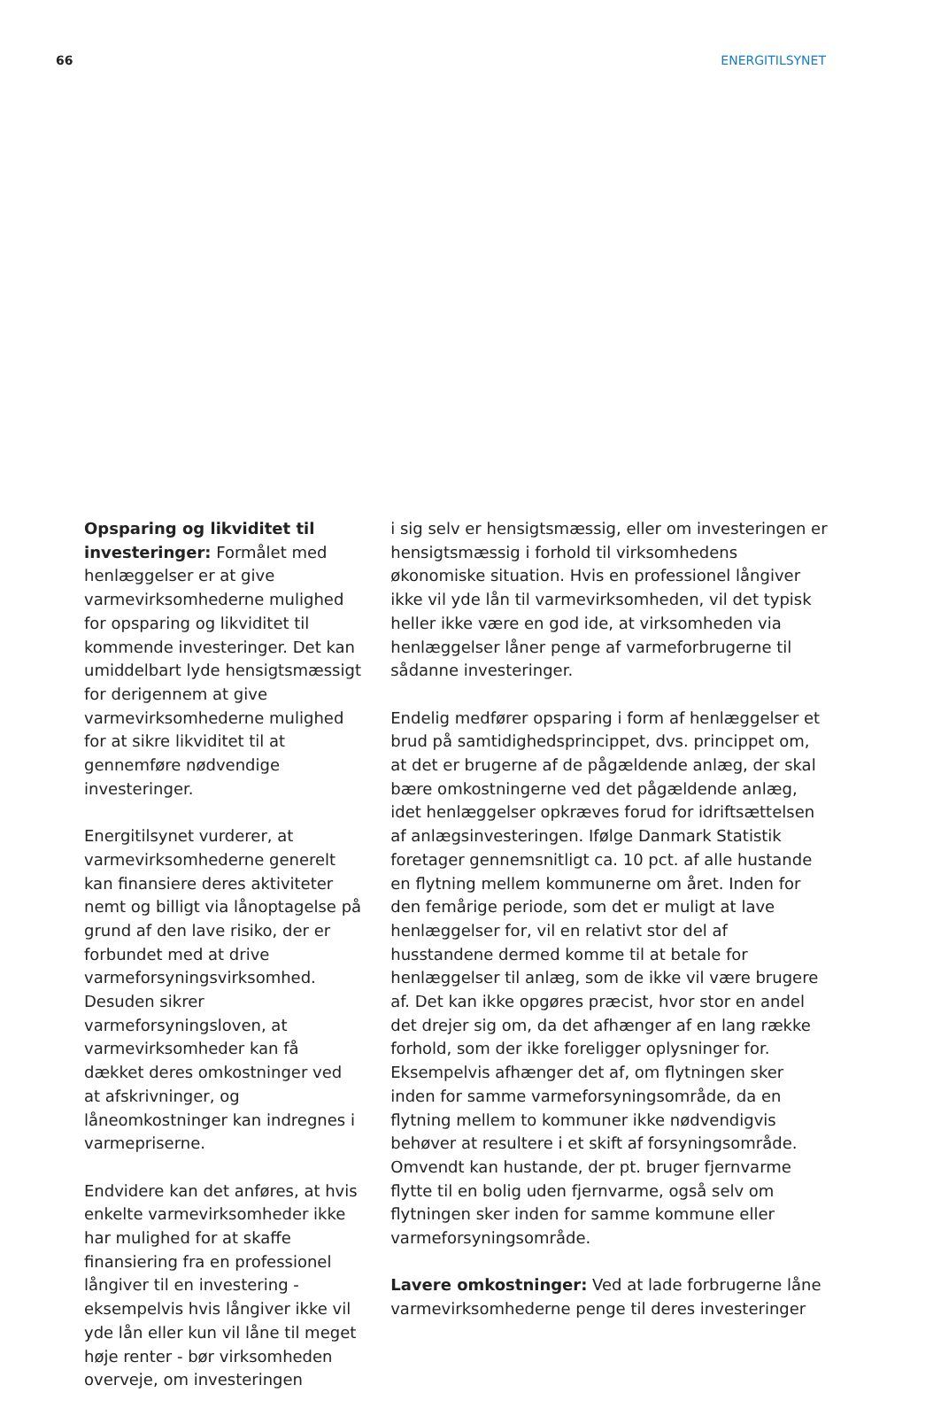66 ENERGITILSYNET
Opsparing og likviditet til investeringer: Formålet med henlæggelser er at give varmevirksomhederne mulighed for opsparing og likviditet til kommende investeringer. Det kan umiddelbart lyde hensigtsmæssigt for derigennem at give varmevirksomhederne mulighed for at sikre likviditet til at gennemføre nødvendige investeringer.
Energitilsynet vurderer, at varmevirksomhederne generelt kan finansiere deres aktiviteter nemt og billigt via lånoptagelse på grund af den lave risiko, der er forbundet med at drive varmeforsyningsvirksomhed. Desuden sikrer varmeforsyningsloven, at varmevirksomheder kan få dækket deres omkostninger ved at afskrivninger, og låneomkostninger kan indregnes i varmepriserne.
Endvidere kan det anføres, at hvis enkelte varmevirksomheder ikke har mulighed for at skaffe finansiering fra en professionel långiver til en investering - eksempelvis hvis långiver ikke vil yde lån eller kun vil låne til meget høje renter - bør virksomheden overveje, om investeringen
i sig selv er hensigtsmæssig, eller om investeringen er hensigtsmæssig i forhold til virksomhedens økonomiske situation. Hvis en professionel långiver ikke vil yde lån til varmevirksomheden, vil det typisk heller ikke være en god ide, at virksomheden via henlæggelser låner penge af varmeforbrugerne til sådanne investeringer.
Endelig medfører opsparing i form af henlæggelser et brud på samtidighedsprincippet, dvs. princippet om, at det er brugerne af de pågældende anlæg, der skal bære omkostningerne ved det pågældende anlæg, idet henlæggelser opkræves forud for idriftsættelsen af anlægsinvesteringen. Ifølge Danmark Statistik foretager gennemsnitligt ca. 10 pct. af alle hustande en flytning mellem kommunerne om året. Inden for den femårige periode, som det er muligt at lave henlæggelser for, vil en relativt stor del af husstandene dermed komme til at betale for henlæggelser til anlæg, som de ikke vil være brugere af. Det kan ikke opgøres præcist, hvor stor en andel det drejer sig om, da det afhænger af en lang række forhold, som der ikke foreligger oplysninger for. Eksempelvis afhænger det af, om flytningen sker inden for samme varmeforsyningsområde, da en flytning mellem to kommuner ikke nødvendigvis behøver at resultere i et skift af forsyningsområde. Omvendt kan hustande, der pt. bruger fjernvarme flytte til en bolig uden fjernvarme, også selv om flytningen sker inden for samme kommune eller varmeforsyningsområde.
Lavere omkostninger: Ved at lade forbrugerne låne varmevirksomhederne penge til deres investeringer